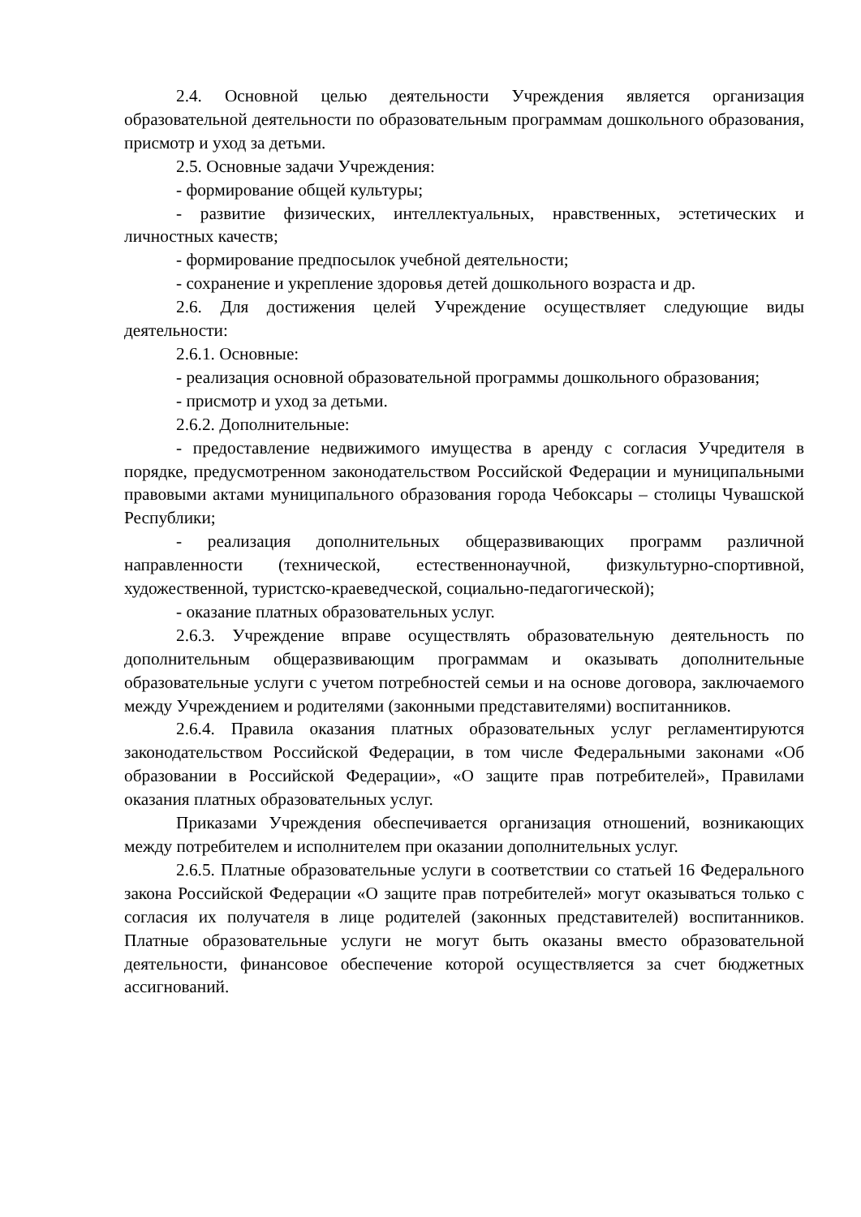2.4. Основной целью деятельности Учреждения является организация образовательной деятельности по образовательным программам дошкольного образования, присмотр и уход за детьми.
2.5. Основные задачи Учреждения:
- формирование общей культуры;
- развитие физических, интеллектуальных, нравственных, эстетических и личностных качеств;
- формирование предпосылок учебной деятельности;
- сохранение и укрепление здоровья детей дошкольного возраста и др.
2.6. Для достижения целей Учреждение осуществляет следующие виды деятельности:
2.6.1. Основные:
- реализация основной образовательной программы дошкольного образования;
- присмотр и уход за детьми.
2.6.2. Дополнительные:
- предоставление недвижимого имущества в аренду с согласия Учредителя в порядке, предусмотренном законодательством Российской Федерации и муниципальными правовыми актами муниципального образования города Чебоксары – столицы Чувашской Республики;
- реализация дополнительных общеразвивающих программ различной направленности (технической, естественнонаучной, физкультурно-спортивной, художественной, туристско-краеведческой, социально-педагогической);
- оказание платных образовательных услуг.
2.6.3. Учреждение вправе осуществлять образовательную деятельность по дополнительным общеразвивающим программам и оказывать дополнительные образовательные услуги с учетом потребностей семьи и на основе договора, заключаемого между Учреждением и родителями (законными представителями) воспитанников.
2.6.4. Правила оказания платных образовательных услуг регламентируются законодательством Российской Федерации, в том числе Федеральными законами «Об образовании в Российской Федерации», «О защите прав потребителей», Правилами оказания платных образовательных услуг.
Приказами Учреждения обеспечивается организация отношений, возникающих между потребителем и исполнителем при оказании дополнительных услуг.
2.6.5. Платные образовательные услуги в соответствии со статьей 16 Федерального закона Российской Федерации «О защите прав потребителей» могут оказываться только с согласия их получателя в лице родителей (законных представителей) воспитанников. Платные образовательные услуги не могут быть оказаны вместо образовательной деятельности, финансовое обеспечение которой осуществляется за счет бюджетных ассигнований.